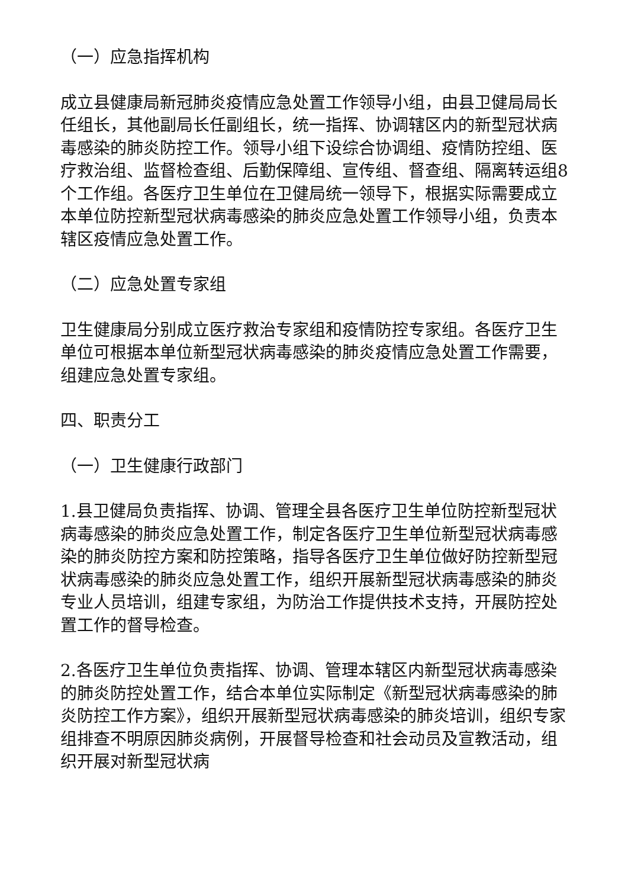（一）应急指挥机构
成立县健康局新冠肺炎疫情应急处置工作领导小组，由县卫健局局长任组长，其他副局长任副组长，统一指挥、协调辖区内的新型冠状病毒感染的肺炎防控工作。领导小组下设综合协调组、疫情防控组、医疗救治组、监督检查组、后勤保障组、宣传组、督查组、隔离转运组8个工作组。各医疗卫生单位在卫健局统一领导下，根据实际需要成立本单位防控新型冠状病毒感染的肺炎应急处置工作领导小组，负责本辖区疫情应急处置工作。
（二）应急处置专家组
卫生健康局分别成立医疗救治专家组和疫情防控专家组。各医疗卫生单位可根据本单位新型冠状病毒感染的肺炎疫情应急处置工作需要，组建应急处置专家组。
四、职责分工
（一）卫生健康行政部门
1.县卫健局负责指挥、协调、管理全县各医疗卫生单位防控新型冠状病毒感染的肺炎应急处置工作，制定各医疗卫生单位新型冠状病毒感染的肺炎防控方案和防控策略，指导各医疗卫生单位做好防控新型冠状病毒感染的肺炎应急处置工作，组织开展新型冠状病毒感染的肺炎专业人员培训，组建专家组，为防治工作提供技术支持，开展防控处置工作的督导检查。
2.各医疗卫生单位负责指挥、协调、管理本辖区内新型冠状病毒感染的肺炎防控处置工作，结合本单位实际制定《新型冠状病毒感染的肺炎防控工作方案》，组织开展新型冠状病毒感染的肺炎培训，组织专家组排查不明原因肺炎病例，开展督导检查和社会动员及宣教活动，组织开展对新型冠状病